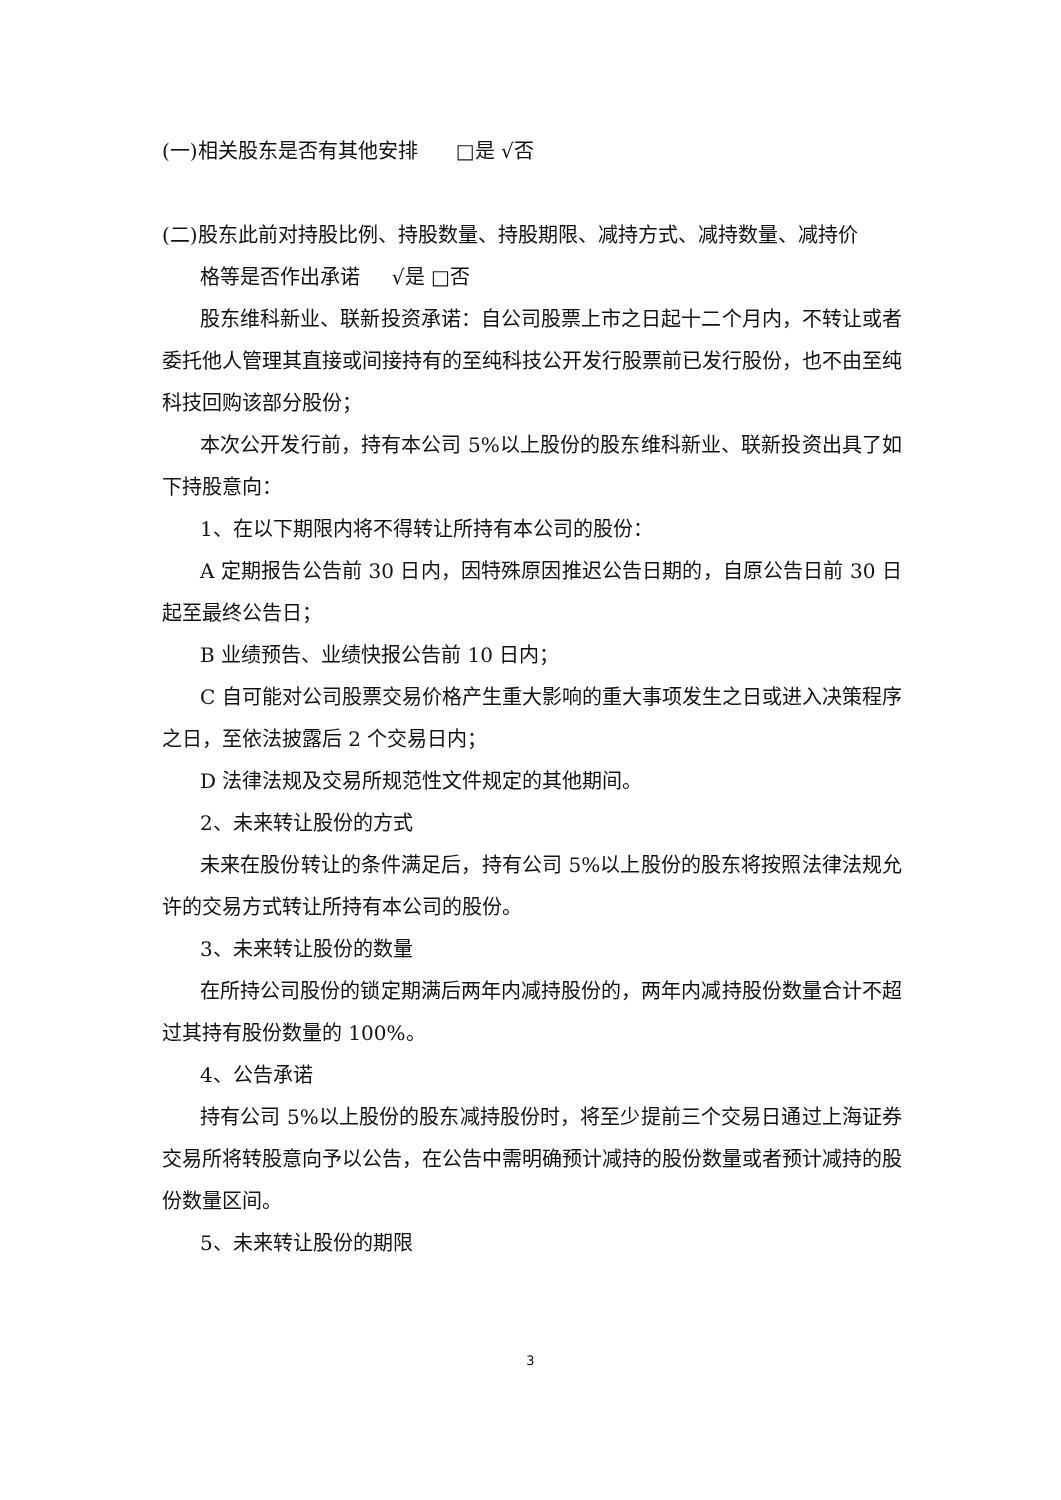(一)相关股东是否有其他安排 □是 √否
(二)股东此前对持股比例、持股数量、持股期限、减持方式、减持数量、减持价
格等是否作出承诺 √是 □否
股东维科新业、联新投资承诺：自公司股票上市之日起十二个月内，不转让或者委托他人管理其直接或间接持有的至纯科技公开发行股票前已发行股份，也不由至纯科技回购该部分股份；
本次公开发行前，持有本公司 5%以上股份的股东维科新业、联新投资出具了如下持股意向：
1、在以下期限内将不得转让所持有本公司的股份：
A 定期报告公告前 30 日内，因特殊原因推迟公告日期的，自原公告日前 30 日起至最终公告日；
B 业绩预告、业绩快报公告前 10 日内；
C 自可能对公司股票交易价格产生重大影响的重大事项发生之日或进入决策程序之日，至依法披露后 2 个交易日内；
D 法律法规及交易所规范性文件规定的其他期间。
2、未来转让股份的方式
未来在股份转让的条件满足后，持有公司 5%以上股份的股东将按照法律法规允许的交易方式转让所持有本公司的股份。
3、未来转让股份的数量
在所持公司股份的锁定期满后两年内减持股份的，两年内减持股份数量合计不超过其持有股份数量的 100%。
4、公告承诺
持有公司 5%以上股份的股东减持股份时，将至少提前三个交易日通过上海证券交易所将转股意向予以公告，在公告中需明确预计减持的股份数量或者预计减持的股份数量区间。
5、未来转让股份的期限
3